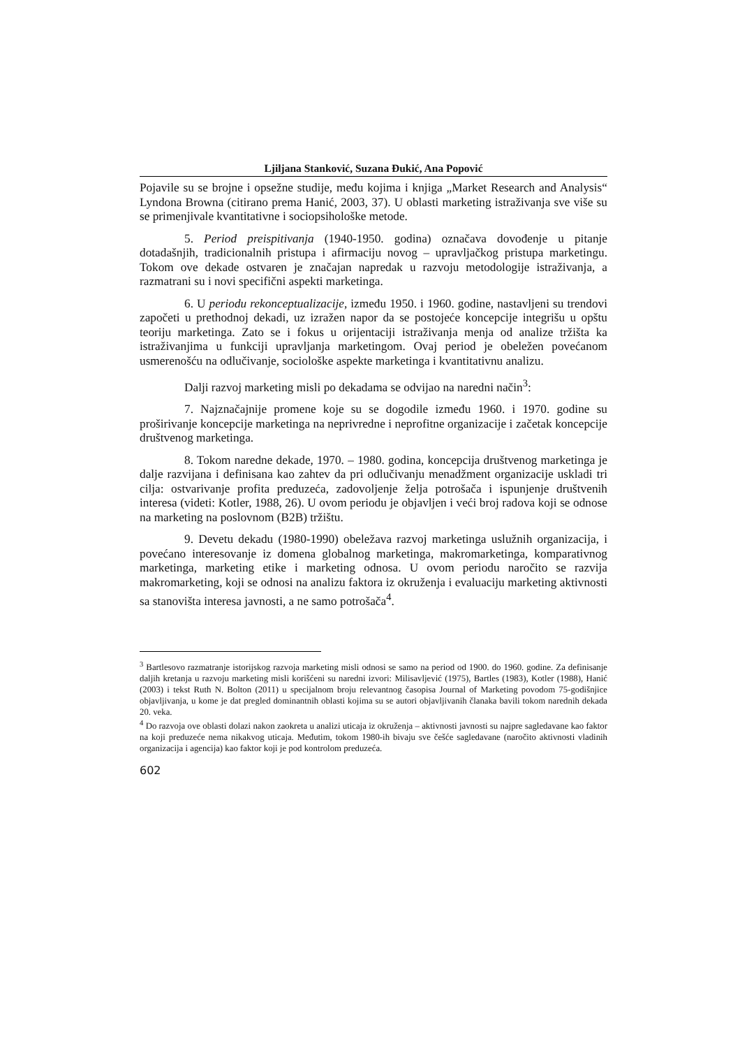Ljiljana Stanković, Suzana Đukić, Ana Popović
Pojavile su se brojne i opsežne studije, među kojima i knjiga „Market Research and Analysis“ Lyndona Browna (citirano prema Hanić, 2003, 37). U oblasti marketing istraživanja sve više su se primenjivale kvantitativne i sociopsihološke metode.
5. Period preispitivanja (1940-1950. godina) označava dovođenje u pitanje dotadašnjih, tradicionalnih pristupa i afirmaciju novog – upravljačkog pristupa marketingu. Tokom ove dekade ostvaren je značajan napredak u razvoju metodologije istraživanja, a razmatrani su i novi specifični aspekti marketinga.
6. U periodu rekonceptualizacije, između 1950. i 1960. godine, nastavljeni su trendovi započeti u prethodnoj dekadi, uz izražen napor da se postojeće koncepcije integrišu u opštu teoriju marketinga. Zato se i fokus u orijentaciji istraživanja menja od analize tržišta ka istraživanjima u funkciji upravljanja marketingom. Ovaj period je obeležen povećanom usmerenošću na odlučivanje, sociološke aspekte marketinga i kvantitativnu analizu.
Dalji razvoj marketing misli po dekadama se odvijao na naredni način<sup>3</sup>:
7. Najznačajnije promene koje su se dogodile između 1960. i 1970. godine su proširivanje koncepcije marketinga na neprivredne i neprofitne organizacije i začetak koncepcije društvenog marketinga.
8. Tokom naredne dekade, 1970. – 1980. godina, koncepcija društvenog marketinga je dalje razvijana i definisana kao zahtev da pri odlučivanju menadžment organizacije uskladi tri cilja: ostvarivanje profita preduzeća, zadovoljenje želja potrošača i ispunjenje društvenih interesa (videti: Kotler, 1988, 26). U ovom periodu je objavljen i veći broj radova koji se odnose na marketing na poslovnom (B2B) tržištu.
9. Devetu dekadu (1980-1990) obeležava razvoj marketinga uslužnih organizacija, i povećano interesovanje iz domena globalnog marketinga, makromarketinga, komparativnog marketinga, marketing etike i marketing odnosa. U ovom periodu naročito se razvija makromarketing, koji se odnosi na analizu faktora iz okruženja i evaluaciju marketing aktivnosti sa stanovišta interesa javnosti, a ne samo potrošača<sup>4</sup>.
<sup>3</sup> Bartlesovo razmatranje istorijskog razvoja marketing misli odnosi se samo na period od 1900. do 1960. godine. Za definisanje daljih kretanja u razvoju marketing misli korišćeni su naredni izvori: Milisavljević (1975), Bartles (1983), Kotler (1988), Hanić (2003) i tekst Ruth N. Bolton (2011) u specijalnom broju relevantnog časopisa Journal of Marketing povodom 75-godišnjice objavljivanja, u kome je dat pregled dominantnih oblasti kojima su se autori objavljivanih članaka bavili tokom narednih dekada 20. veka.
<sup>4</sup> Do razvoja ove oblasti dolazi nakon zaokreta u analizi uticaja iz okruženja – aktivnosti javnosti su najpre sagledavane kao faktor na koji preduzeće nema nikakvog uticaja. Međutim, tokom 1980-ih bivaju sve češće sagledavane (naročito aktivnosti vladinih organizacija i agencija) kao faktor koji je pod kontrolom preduzeća.
602